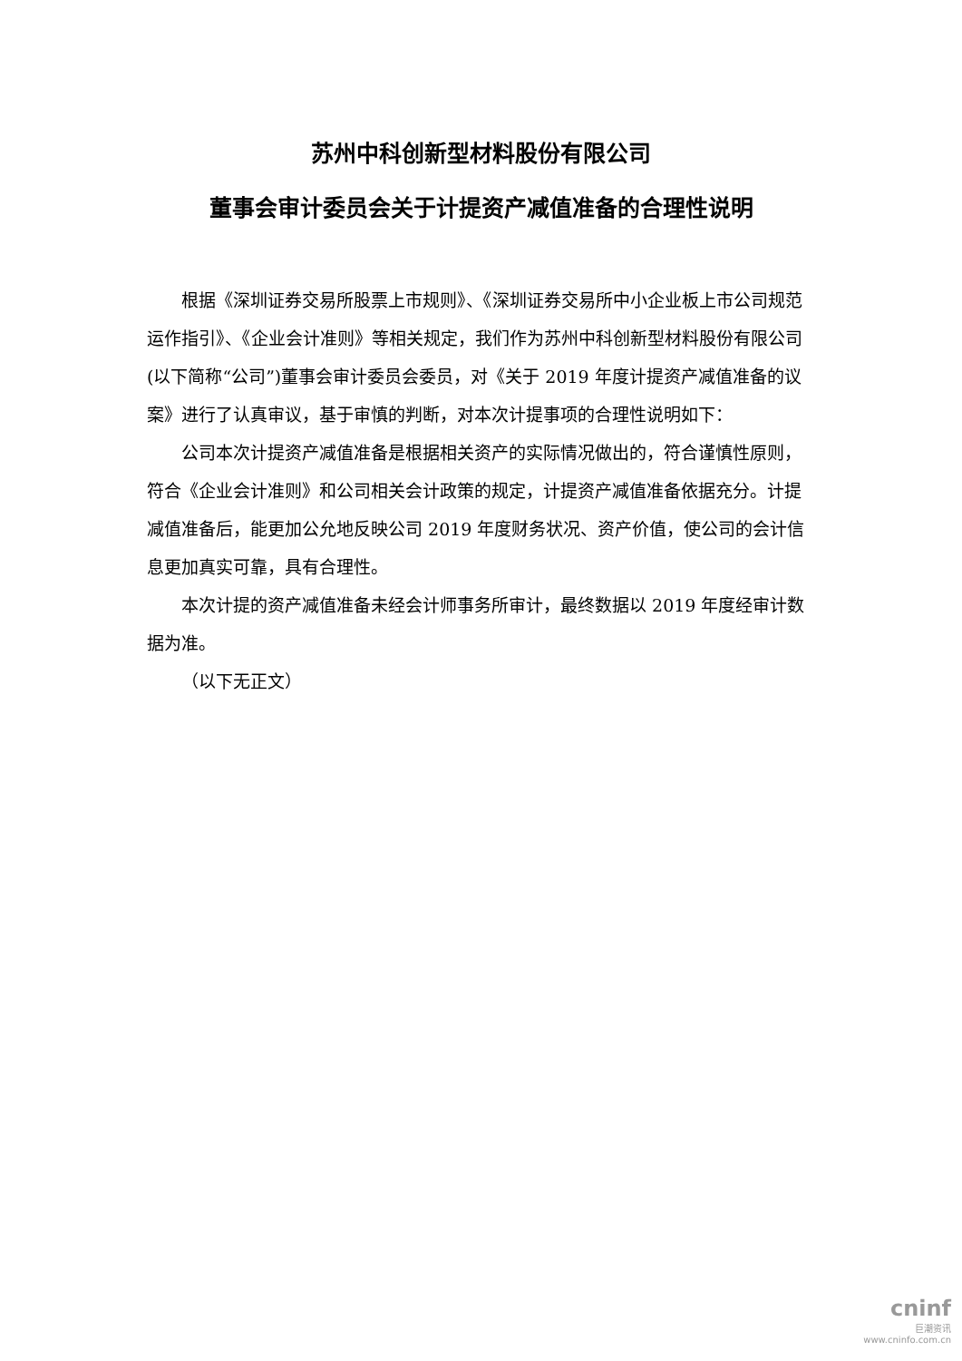苏州中科创新型材料股份有限公司
董事会审计委员会关于计提资产减值准备的合理性说明
根据《深圳证券交易所股票上市规则》、《深圳证券交易所中小企业板上市公司规范运作指引》、《企业会计准则》等相关规定，我们作为苏州中科创新型材料股份有限公司(以下简称“公司”)董事会审计委员会委员，对《关于 2019 年度计提资产减值准备的议案》进行了认真审议，基于审慎的判断，对本次计提事项的合理性说明如下：
公司本次计提资产减值准备是根据相关资产的实际情况做出的，符合谨慎性原则，符合《企业会计准则》和公司相关会计政策的规定，计提资产减值准备依据充分。计提减值准备后，能更加公允地反映公司 2019 年度财务状况、资产价值，使公司的会计信息更加真实可靠，具有合理性。
本次计提的资产减值准备未经会计师事务所审计，最终数据以 2019 年度经审计数据为准。
（以下无正文）
cninf
巨潮资讯
www.cninfo.com.cn